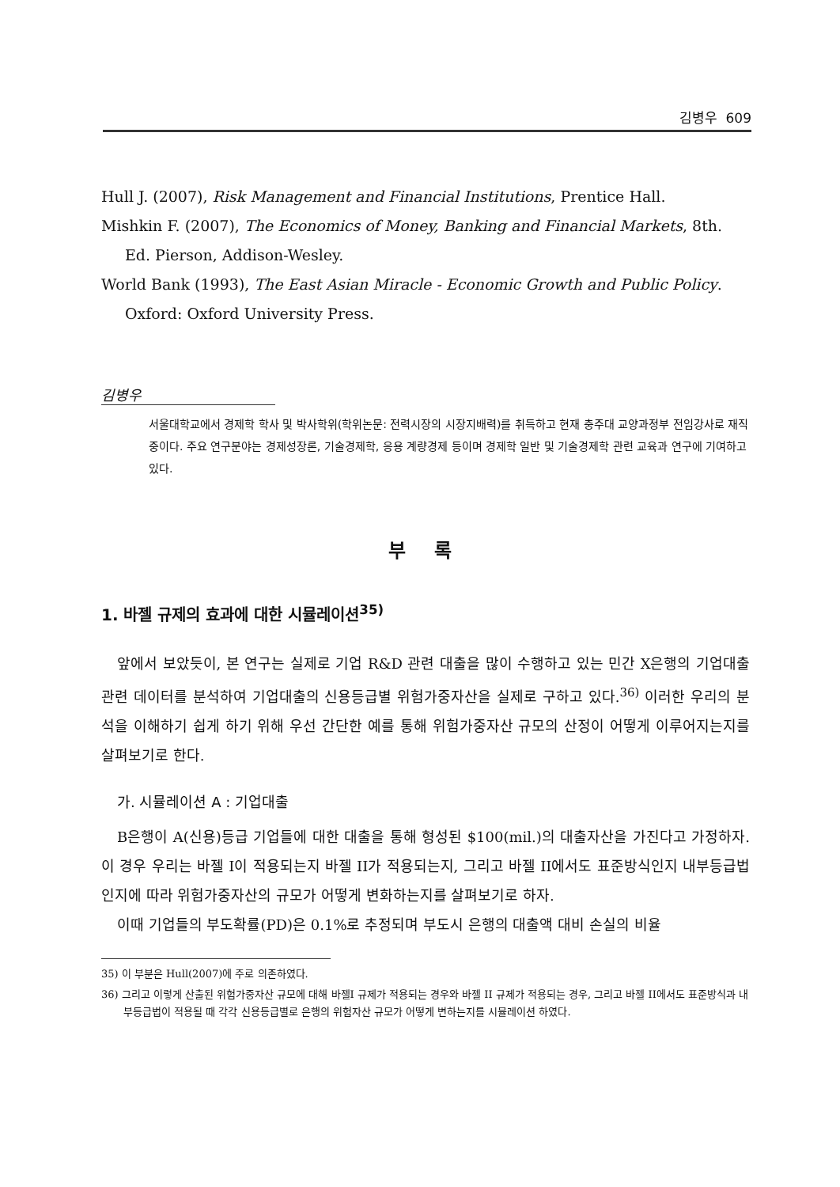김병우 609
Hull J. (2007), Risk Management and Financial Institutions, Prentice Hall.
Mishkin F. (2007), The Economics of Money, Banking and Financial Markets, 8th. Ed. Pierson, Addison-Wesley.
World Bank (1993), The East Asian Miracle - Economic Growth and Public Policy. Oxford: Oxford University Press.
김병우
서울대학교에서 경제학 학사 및 박사학위(학위논문: 전력시장의 시장지배력)를 취득하고 현재 충주대 교양과정부 전임강사로 재직중이다. 주요 연구분야는 경제성장론, 기술경제학, 응용 계량경제 등이며 경제학 일반 및 기술경제학 관련 교육과 연구에 기여하고 있다.
부 록
1. 바젤 규제의 효과에 대한 시뮬레이션<sup>35)</sup>
앞에서 보았듯이, 본 연구는 실제로 기업 R&D 관련 대출을 많이 수행하고 있는 민간 X은행의 기업대출 관련 데이터를 분석하여 기업대출의 신용등급별 위험가중자산을 실제로 구하고 있다.<sup>36)</sup> 이러한 우리의 분석을 이해하기 쉽게 하기 위해 우선 간단한 예를 통해 위험가중자산 규모의 산정이 어떻게 이루어지는지를 살펴보기로 한다.
가. 시뮬레이션 A : 기업대출
B은행이 A(신용)등급 기업들에 대한 대출을 통해 형성된 $100(mil.)의 대출자산을 가진다고 가정하자. 이 경우 우리는 바젤 I이 적용되는지 바젤 II가 적용되는지, 그리고 바젤 II에서도 표준방식인지 내부등급법인지에 따라 위험가중자산의 규모가 어떻게 변화하는지를 살펴보기로 하자.
이때 기업들의 부도확률(PD)은 0.1%로 추정되며 부도시 은행의 대출액 대비 손실의 비율
35) 이 부분은 Hull(2007)에 주로 의존하였다.
36) 그리고 이렇게 산출된 위험가중자산 규모에 대해 바젤I 규제가 적용되는 경우와 바젤 II 규제가 적용되는 경우, 그리고 바젤 II에서도 표준방식과 내부등급법이 적용될 때 각각 신용등급별로 은행의 위험자산 규모가 어떻게 변하는지를 시뮬레이션 하였다.